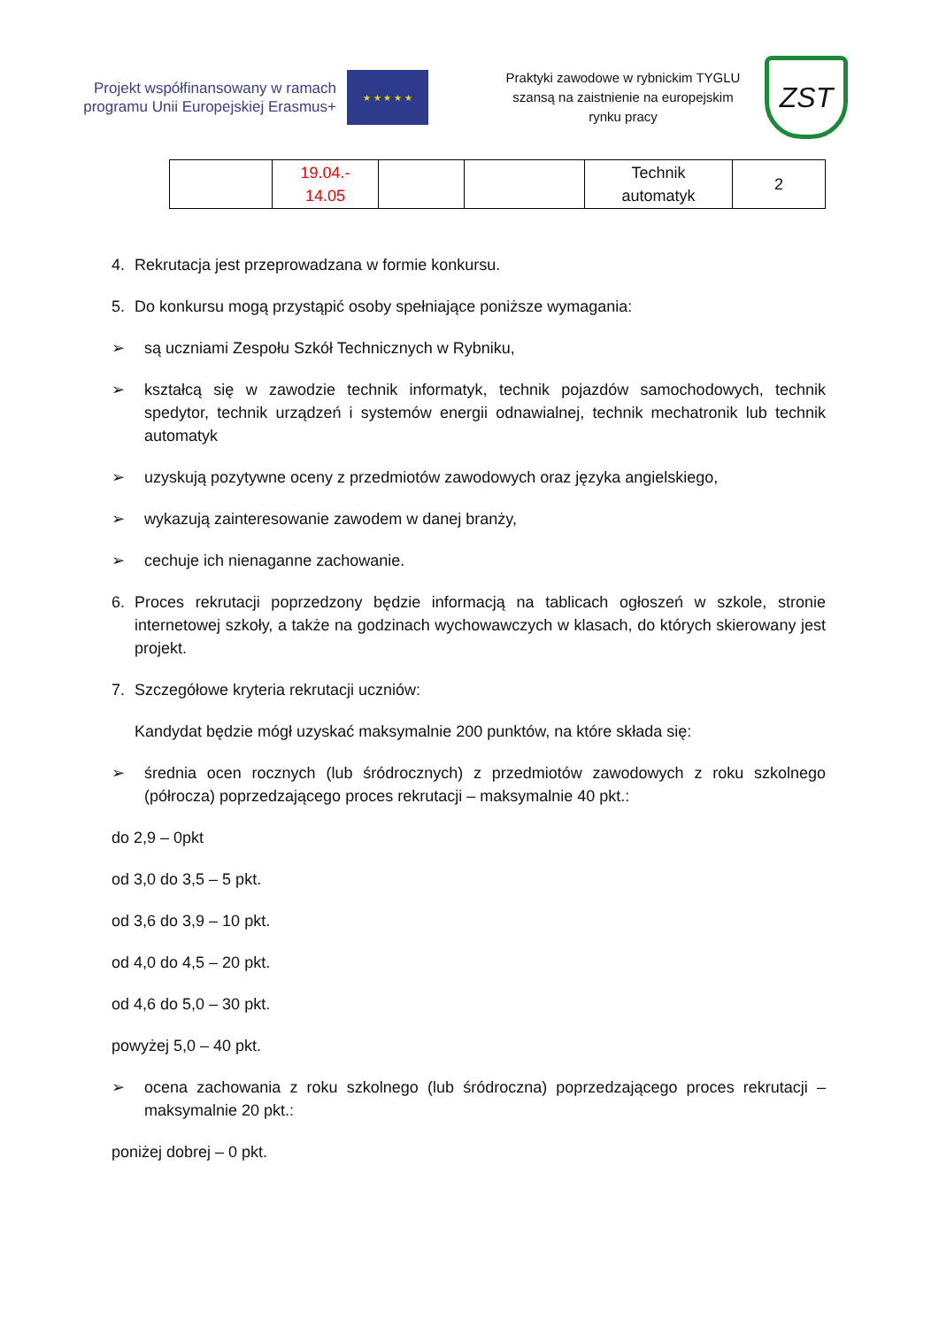Projekt współfinansowany w ramach programu Unii Europejskiej Erasmus+
★ ★ ★ ★ ★
Praktyki zawodowe w rybnickim TYGLU szansą na zaistnienie na europejskim rynku pracy
ZST
| | 19.04.- 14.05 | | | Technik automatyk | 2 |
4. Rekrutacja jest przeprowadzana w formie konkursu.
5. Do konkursu mogą przystąpić osoby spełniające poniższe wymagania:
➢ są uczniami Zespołu Szkół Technicznych w Rybniku,
➢ kształcą się w zawodzie technik informatyk, technik pojazdów samochodowych, technik spedytor, technik urządzeń i systemów energii odnawialnej, technik mechatronik lub technik automatyk
➢ uzyskują pozytywne oceny z przedmiotów zawodowych oraz języka angielskiego,
➢ wykazują zainteresowanie zawodem w danej branży,
➢ cechuje ich nienaganne zachowanie.
6. Proces rekrutacji poprzedzony będzie informacją na tablicach ogłoszeń w szkole, stronie internetowej szkoły, a także na godzinach wychowawczych w klasach, do których skierowany jest projekt.
7. Szczegółowe kryteria rekrutacji uczniów:
Kandydat będzie mógł uzyskać maksymalnie 200 punktów, na które składa się:
➢ średnia ocen rocznych (lub śródrocznych) z przedmiotów zawodowych z roku szkolnego (półrocza) poprzedzającego proces rekrutacji – maksymalnie 40 pkt.:
do 2,9 – 0pkt
od 3,0 do 3,5 – 5 pkt.
od 3,6 do 3,9 – 10 pkt.
od 4,0 do 4,5 – 20 pkt.
od 4,6 do 5,0 – 30 pkt.
powyżej 5,0 – 40 pkt.
➢ ocena zachowania z roku szkolnego (lub śródroczna) poprzedzającego proces rekrutacji – maksymalnie 20 pkt.:
poniżej dobrej – 0 pkt.